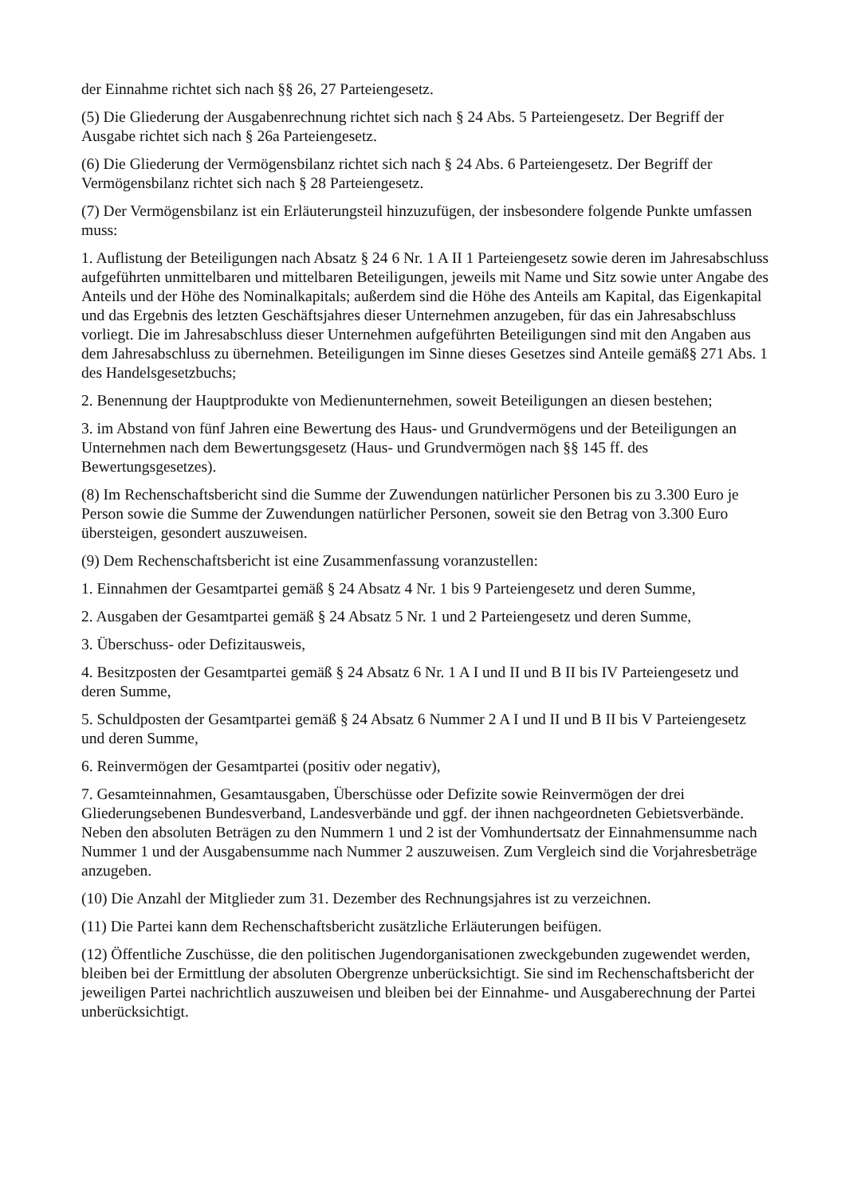der Einnahme richtet sich nach §§ 26, 27 Parteiengesetz.
(5) Die Gliederung der Ausgabenrechnung richtet sich nach § 24 Abs. 5 Parteiengesetz. Der Begriff der Ausgabe richtet sich nach § 26a Parteiengesetz.
(6) Die Gliederung der Vermögensbilanz richtet sich nach § 24 Abs. 6 Parteiengesetz. Der Begriff der Vermögensbilanz richtet sich nach § 28 Parteiengesetz.
(7) Der Vermögensbilanz ist ein Erläuterungsteil hinzuzufügen, der insbesondere folgende Punkte umfassen muss:
1. Auflistung der Beteiligungen nach Absatz § 24 6 Nr. 1 A II 1 Parteiengesetz sowie deren im Jahresabschluss aufgeführten unmittelbaren und mittelbaren Beteiligungen, jeweils mit Name und Sitz sowie unter Angabe des Anteils und der Höhe des Nominalkapitals; außerdem sind die Höhe des Anteils am Kapital, das Eigenkapital und das Ergebnis des letzten Geschäftsjahres dieser Unternehmen anzugeben, für das ein Jahresabschluss vorliegt. Die im Jahresabschluss dieser Unternehmen aufgeführten Beteiligungen sind mit den Angaben aus dem Jahresabschluss zu übernehmen. Beteiligungen im Sinne dieses Gesetzes sind Anteile gemäß§ 271 Abs. 1 des Handelsgesetzbuchs;
2. Benennung der Hauptprodukte von Medienunternehmen, soweit Beteiligungen an diesen bestehen;
3. im Abstand von fünf Jahren eine Bewertung des Haus- und Grundvermögens und der Beteiligungen an Unternehmen nach dem Bewertungsgesetz (Haus- und Grundvermögen nach §§ 145 ff. des Bewertungsgesetzes).
(8) Im Rechenschaftsbericht sind die Summe der Zuwendungen natürlicher Personen bis zu 3.300 Euro je Person sowie die Summe der Zuwendungen natürlicher Personen, soweit sie den Betrag von 3.300 Euro übersteigen, gesondert auszuweisen.
(9) Dem Rechenschaftsbericht ist eine Zusammenfassung voranzustellen:
1. Einnahmen der Gesamtpartei gemäß § 24 Absatz 4 Nr. 1 bis 9 Parteiengesetz und deren Summe,
2. Ausgaben der Gesamtpartei gemäß § 24 Absatz 5 Nr. 1 und 2 Parteiengesetz und deren Summe,
3. Überschuss- oder Defizitausweis,
4. Besitzposten der Gesamtpartei gemäß § 24 Absatz 6 Nr. 1 A I und II und B II bis IV Parteiengesetz und deren Summe,
5. Schuldposten der Gesamtpartei gemäß § 24 Absatz 6 Nummer 2 A I und II und B II bis V Parteiengesetz und deren Summe,
6. Reinvermögen der Gesamtpartei (positiv oder negativ),
7. Gesamteinnahmen, Gesamtausgaben, Überschüsse oder Defizite sowie Reinvermögen der drei Gliederungsebenen Bundesverband, Landesverbände und ggf. der ihnen nachgeordneten Gebietsverbände. Neben den absoluten Beträgen zu den Nummern 1 und 2 ist der Vomhundertsatz der Einnahmensumme nach Nummer 1 und der Ausgabensumme nach Nummer 2 auszuweisen. Zum Vergleich sind die Vorjahresbeträge anzugeben.
(10) Die Anzahl der Mitglieder zum 31. Dezember des Rechnungsjahres ist zu verzeichnen.
(11) Die Partei kann dem Rechenschaftsbericht zusätzliche Erläuterungen beifügen.
(12) Öffentliche Zuschüsse, die den politischen Jugendorganisationen zweckgebunden zugewendet werden, bleiben bei der Ermittlung der absoluten Obergrenze unberücksichtigt. Sie sind im Rechenschaftsbericht der jeweiligen Partei nachrichtlich auszuweisen und bleiben bei der Einnahme- und Ausgaberechnung der Partei unberücksichtigt.